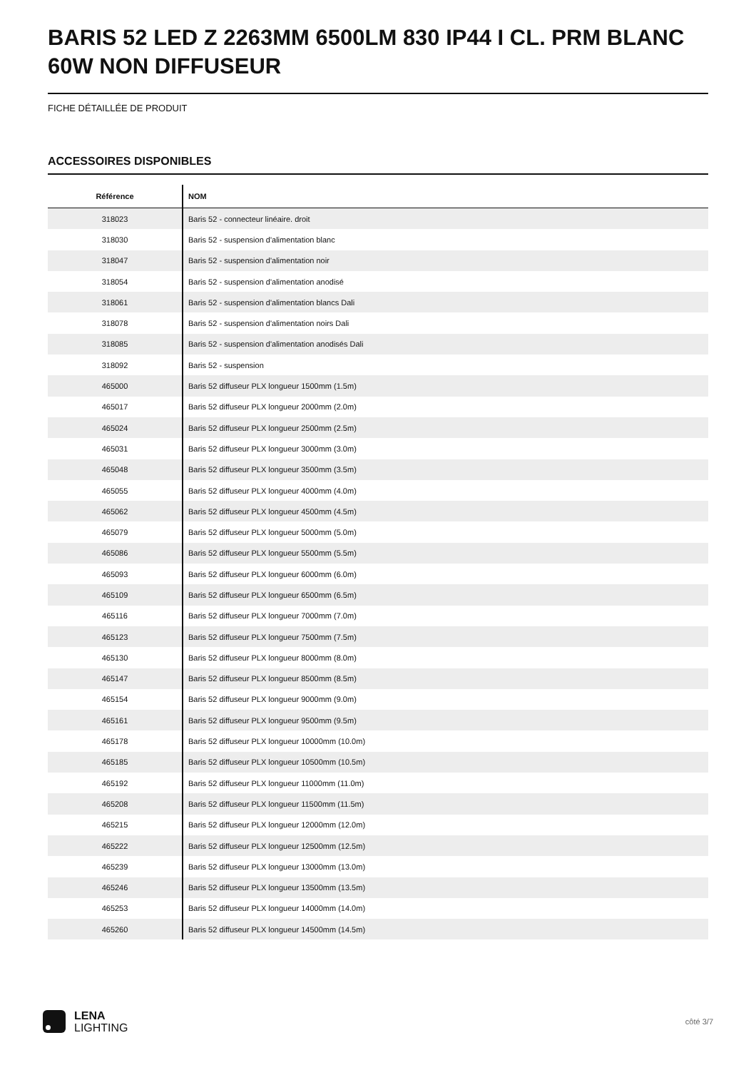BARIS 52 LED Z 2263MM 6500LM 830 IP44 I CL. PRM BLANC 60W NON DIFFUSEUR
FICHE DÉTAILLÉE DE PRODUIT
ACCESSOIRES DISPONIBLES
| Référence | NOM |
| --- | --- |
| 318023 | Baris 52 - connecteur linéaire. droit |
| 318030 | Baris 52 - suspension d'alimentation blanc |
| 318047 | Baris 52 - suspension d'alimentation noir |
| 318054 | Baris 52 - suspension d'alimentation anodisé |
| 318061 | Baris 52 - suspension d'alimentation blancs Dali |
| 318078 | Baris 52 - suspension d'alimentation noirs Dali |
| 318085 | Baris 52 - suspension d'alimentation anodisés Dali |
| 318092 | Baris 52 - suspension |
| 465000 | Baris 52 diffuseur PLX longueur 1500mm (1.5m) |
| 465017 | Baris 52 diffuseur PLX longueur 2000mm (2.0m) |
| 465024 | Baris 52 diffuseur PLX longueur 2500mm (2.5m) |
| 465031 | Baris 52 diffuseur PLX longueur 3000mm (3.0m) |
| 465048 | Baris 52 diffuseur PLX longueur 3500mm (3.5m) |
| 465055 | Baris 52 diffuseur PLX longueur 4000mm (4.0m) |
| 465062 | Baris 52 diffuseur PLX longueur 4500mm (4.5m) |
| 465079 | Baris 52 diffuseur PLX longueur 5000mm (5.0m) |
| 465086 | Baris 52 diffuseur PLX longueur 5500mm (5.5m) |
| 465093 | Baris 52 diffuseur PLX longueur 6000mm (6.0m) |
| 465109 | Baris 52 diffuseur PLX longueur 6500mm (6.5m) |
| 465116 | Baris 52 diffuseur PLX longueur 7000mm (7.0m) |
| 465123 | Baris 52 diffuseur PLX longueur 7500mm (7.5m) |
| 465130 | Baris 52 diffuseur PLX longueur 8000mm (8.0m) |
| 465147 | Baris 52 diffuseur PLX longueur 8500mm (8.5m) |
| 465154 | Baris 52 diffuseur PLX longueur 9000mm (9.0m) |
| 465161 | Baris 52 diffuseur PLX longueur 9500mm (9.5m) |
| 465178 | Baris 52 diffuseur PLX longueur 10000mm (10.0m) |
| 465185 | Baris 52 diffuseur PLX longueur 10500mm (10.5m) |
| 465192 | Baris 52 diffuseur PLX longueur 11000mm (11.0m) |
| 465208 | Baris 52 diffuseur PLX longueur 11500mm (11.5m) |
| 465215 | Baris 52 diffuseur PLX longueur 12000mm (12.0m) |
| 465222 | Baris 52 diffuseur PLX longueur 12500mm (12.5m) |
| 465239 | Baris 52 diffuseur PLX longueur 13000mm (13.0m) |
| 465246 | Baris 52 diffuseur PLX longueur 13500mm (13.5m) |
| 465253 | Baris 52 diffuseur PLX longueur 14000mm (14.0m) |
| 465260 | Baris 52 diffuseur PLX longueur 14500mm (14.5m) |
LENA
LIGHTING
côté 3/7